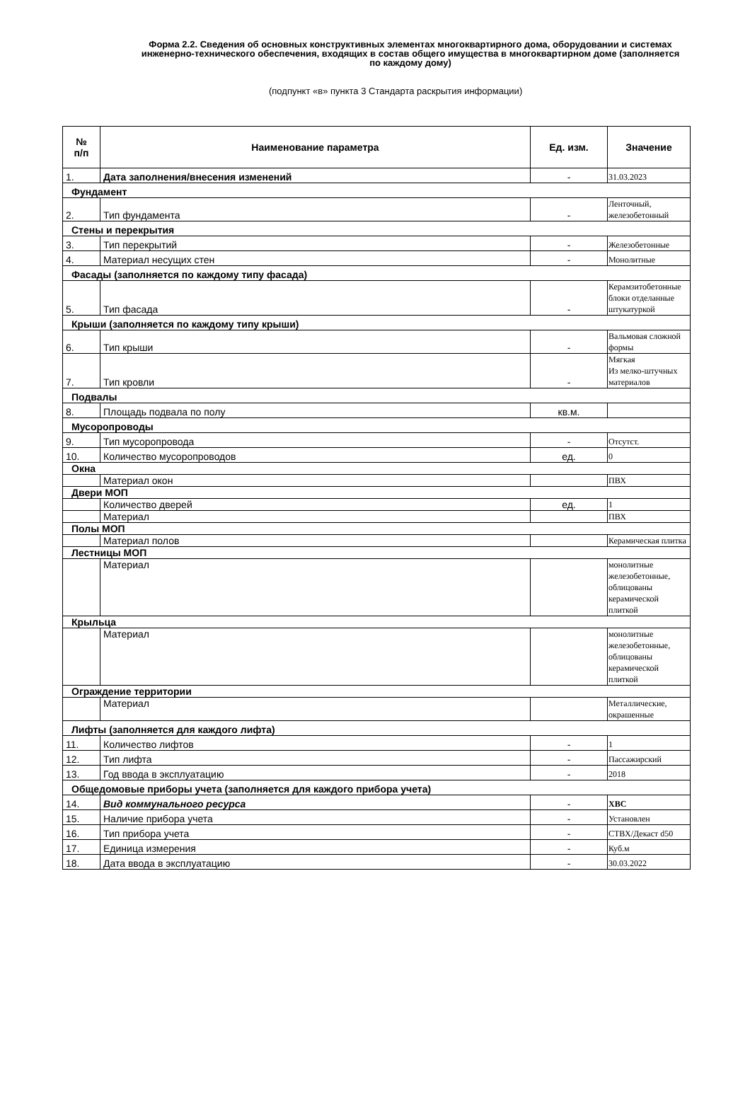Форма 2.2. Сведения об основных конструктивных элементах многоквартирного дома, оборудовании и системах инженерно-технического обеспечения, входящих в состав общего имущества в многоквартирном доме (заполняется по каждому дому)
(подпункт «в» пункта 3 Стандарта раскрытия информации)
| № п/п | Наименование параметра | Ед. изм. | Значение |
| --- | --- | --- | --- |
| 1. | Дата заполнения/внесения изменений | - | 31.03.2023 |
| Фундамент | | | |
| 2. | Тип фундамента | - | Ленточный, железобетонный |
| Стены и перекрытия | | | |
| 3. | Тип перекрытий | - | Железобетонные |
| 4. | Материал несущих стен | - | Монолитные |
| Фасады (заполняется по каждому типу фасада) | | | |
| 5. | Тип фасада | - | Керамзитобетонные блоки отделанные штукатуркой |
| Крыши (заполняется по каждому типу крыши) | | | |
| 6. | Тип крыши | - | Вальмовая сложной формы |
| 7. | Тип кровли | - | Мягкая Из мелко-штучных материалов |
| Подвалы | | | |
| 8. | Площадь подвала по полу | кв.м. | |
| Мусоропроводы | | | |
| 9. | Тип мусоропровода | - | Отсутст. |
| 10. | Количество мусоропроводов | ед. | 0 |
| Окна | | | |
| | Материал окон | | ПВХ |
| Двери МОП | | | |
| | Количество дверей | ед. | 1 |
| | Материал | | ПВХ |
| Полы МОП | | | |
| | Материал полов | | Керамическая плитка |
| Лестницы МОП | | | |
| | Материал | | монолитные железобетонные, облицованы керамической плиткой |
| Крыльца | | | |
| | Материал | | монолитные железобетонные, облицованы керамической плиткой |
| Ограждение территории | | | |
| | Материал | | Металлические, окрашенные |
| Лифты (заполняется для каждого лифта) | | | |
| 11. | Количество лифтов | - | 1 |
| 12. | Тип лифта | - | Пассажирский |
| 13. | Год ввода в эксплуатацию | - | 2018 |
| Общедомовые приборы учета (заполняется для каждого прибора учета) | | | |
| 14. | Вид коммунального ресурса | - | ХВС |
| 15. | Наличие прибора учета | - | Установлен |
| 16. | Тип прибора учета | - | СТВХ/Декаст d50 |
| 17. | Единица измерения | - | Куб.м |
| 18. | Дата ввода в эксплуатацию | - | 30.03.2022 |